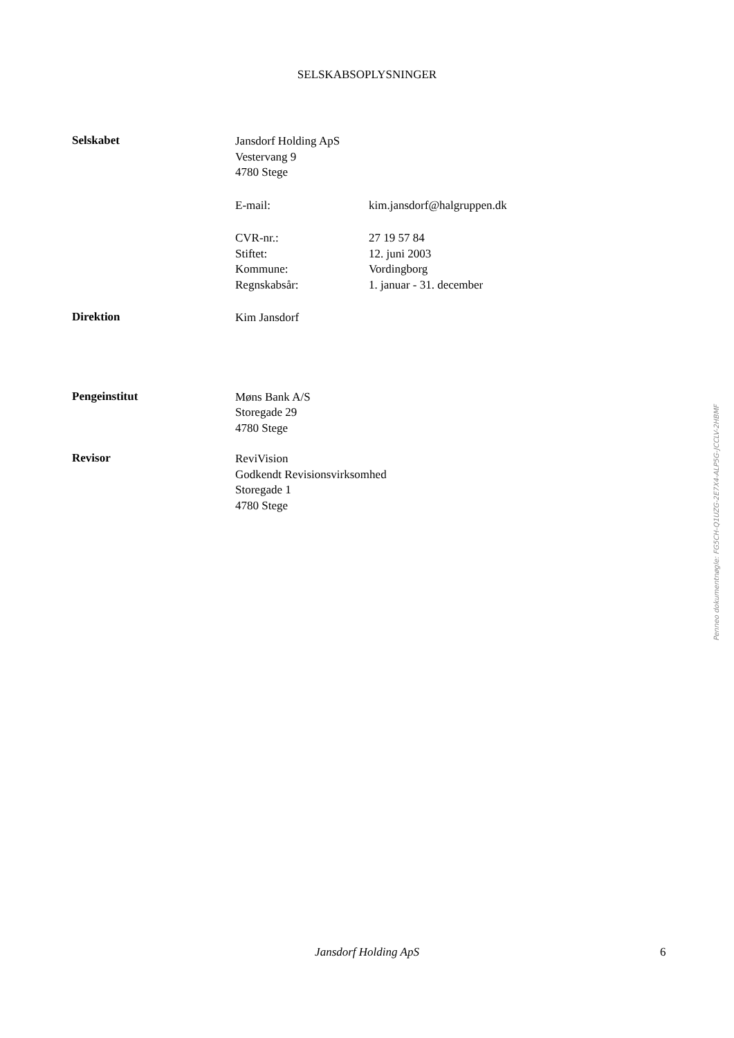SELSKABSOPLYSNINGER
Selskabet
Jansdorf Holding ApS
Vestervang 9
4780 Stege
E-mail: kim.jansdorf@halgruppen.dk
CVR-nr.: 27 19 57 84
Stiftet: 12. juni 2003
Kommune: Vordingborg
Regnskabsår: 1. januar - 31. december
Direktion
Kim Jansdorf
Pengeinstitut
Møns Bank A/S
Storegade 29
4780 Stege
Revisor
ReviVision
Godkendt Revisionsvirksomhed
Storegade 1
4780 Stege
Penneo dokumentnøgle: FG5CH-Q1UZG-2E7X4-ALP5G-JCCLV-2HBMF
Jansdorf Holding ApS 6